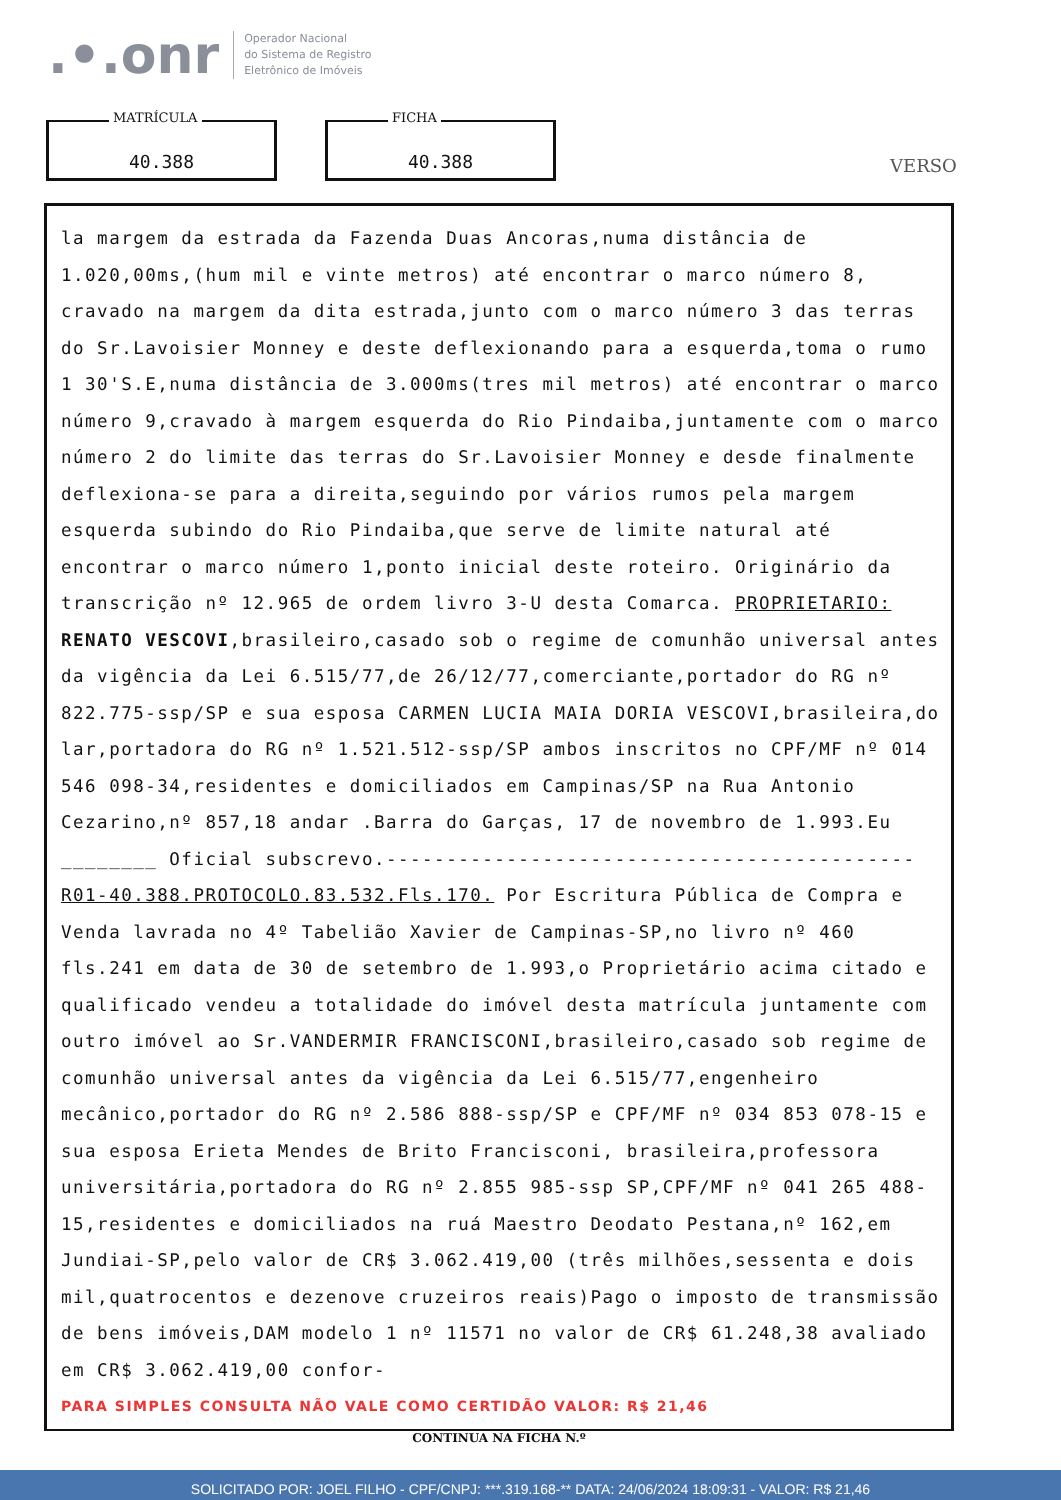.•.onr
Operador Nacional
do Sistema de Registro
Eletrônico de Imóveis
MATRÍCULA
40.388
FICHA
40.388
VERSO
la margem da estrada da Fazenda Duas Ancoras,numa distância de 1.020,00ms,(hum mil e vinte metros) até encontrar o marco número 8, cravado na margem da dita estrada,junto com o marco número 3 das terras do Sr.Lavoisier Monney e deste deflexionando para a esquerda,toma o rumo 1 30'S.E,numa distância de 3.000ms(tres mil metros) até encontrar o marco número 9,cravado à margem esquerda do Rio Pindaiba,juntamente com o marco número 2 do limite das terras do Sr.Lavoisier Monney e desde finalmente deflexiona-se para a direita,seguindo por vários rumos pela margem esquerda subindo do Rio Pindaiba,que serve de limite natural até encontrar o marco número 1,ponto inicial deste roteiro. Originário da transcrição nº 12.965 de ordem livro 3-U desta Comarca. PROPRIETARIO: RENATO VESCOVI,brasileiro,casado sob o regime de comunhão universal antes da vigência da Lei 6.515/77,de 26/12/77,comerciante,portador do RG nº 822.775-ssp/SP e sua esposa CARMEN LUCIA MAIA DORIA VESCOVI,brasileira,do lar,portadora do RG nº 1.521.512-ssp/SP ambos inscritos no CPF/MF nº 014 546 098-34,residentes e domiciliados em Campinas/SP na Rua Antonio Cezarino,nº 857,18 andar .Barra do Garças, 17 de novembro de 1.993.Eu ________ Oficial subscrevo.--------------------------------------------
R01-40.388.PROTOCOLO.83.532.Fls.170. Por Escritura Pública de Compra e Venda lavrada no 4º Tabelião Xavier de Campinas-SP,no livro nº 460 fls.241 em data de 30 de setembro de 1.993,o Proprietário acima citado e qualificado vendeu a totalidade do imóvel desta matrícula juntamente com outro imóvel ao Sr.VANDERMIR FRANCISCONI,brasileiro,casado sob regime de comunhão universal antes da vigência da Lei 6.515/77,engenheiro mecânico,portador do RG nº 2.586 888-ssp/SP e CPF/MF nº 034 853 078-15 e sua esposa Erieta Mendes de Brito Francisconi, brasileira,professora universitária,portadora do RG nº 2.855 985-ssp SP,CPF/MF nº 041 265 488-15,residentes e domiciliados na ruá Maestro Deodato Pestana,nº 162,em Jundiai-SP,pelo valor de CR$ 3.062.419,00 (três milhões,sessenta e dois mil,quatrocentos e dezenove cruzeiros reais)Pago o imposto de transmissão de bens imóveis,DAM modelo 1 nº 11571 no valor de CR$ 61.248,38 avaliado em CR$ 3.062.419,00 confor-
PARA SIMPLES CONSULTA NÃO VALE COMO CERTIDÃO VALOR: R$ 21,46
CONTINUA NA FICHA N.º
SOLICITADO POR: JOEL FILHO - CPF/CNPJ: ***.319.168-** DATA: 24/06/2024 18:09:31 - VALOR: R$ 21,46